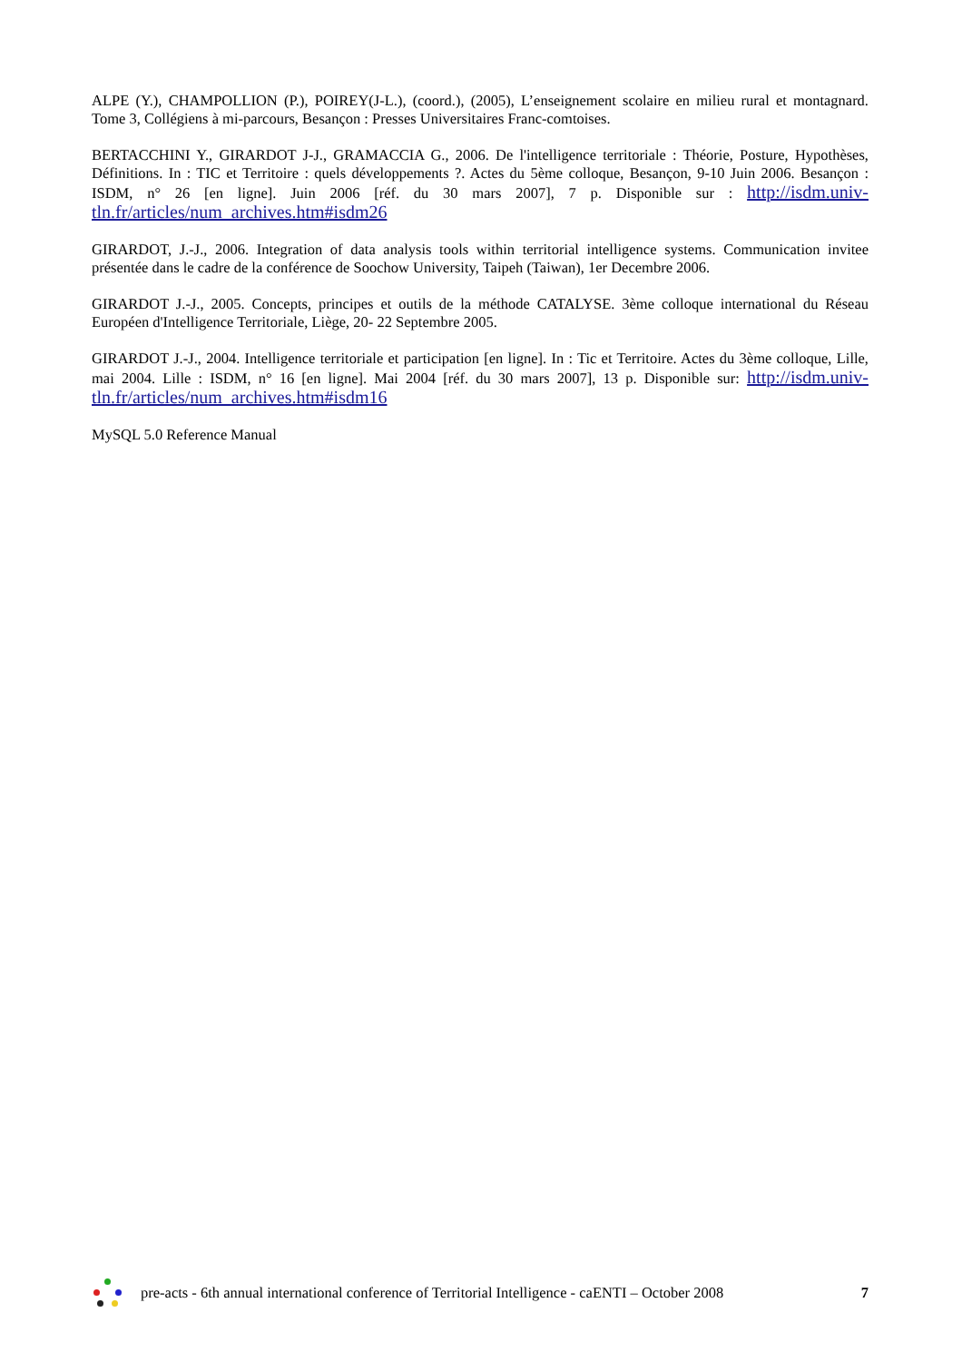ALPE (Y.), CHAMPOLLION (P.), POIREY(J-L.), (coord.), (2005), L’enseignement scolaire en milieu rural et montagnard. Tome 3, Collégiens à mi-parcours, Besançon : Presses Universitaires Franc-comtoises.
BERTACCHINI Y., GIRARDOT J-J., GRAMACCIA G., 2006. De l'intelligence territoriale : Théorie, Posture, Hypothèses, Définitions. In : TIC et Territoire : quels développements ?. Actes du 5ème colloque, Besançon, 9-10 Juin 2006. Besançon : ISDM, n° 26 [en ligne]. Juin 2006 [réf. du 30 mars 2007], 7 p. Disponible sur : http://isdm.univ-tln.fr/articles/num_archives.htm#isdm26
GIRARDOT, J.-J., 2006. Integration of data analysis tools within territorial intelligence systems. Communication invitee présentée dans le cadre de la conférence de Soochow University, Taipeh (Taiwan), 1er Decembre 2006.
GIRARDOT J.-J., 2005. Concepts, principes et outils de la méthode CATALYSE. 3ème colloque international du Réseau Européen d'Intelligence Territoriale, Liège, 20- 22 Septembre 2005.
GIRARDOT J.-J., 2004. Intelligence territoriale et participation [en ligne]. In : Tic et Territoire. Actes du 3ème colloque, Lille, mai 2004. Lille : ISDM, n° 16 [en ligne]. Mai 2004 [réf. du 30 mars 2007], 13 p. Disponible sur: http://isdm.univ-tln.fr/articles/num_archives.htm#isdm16
MySQL 5.0 Reference Manual
pre-acts - 6th annual international conference of Territorial Intelligence - caENTI – October 2008
7